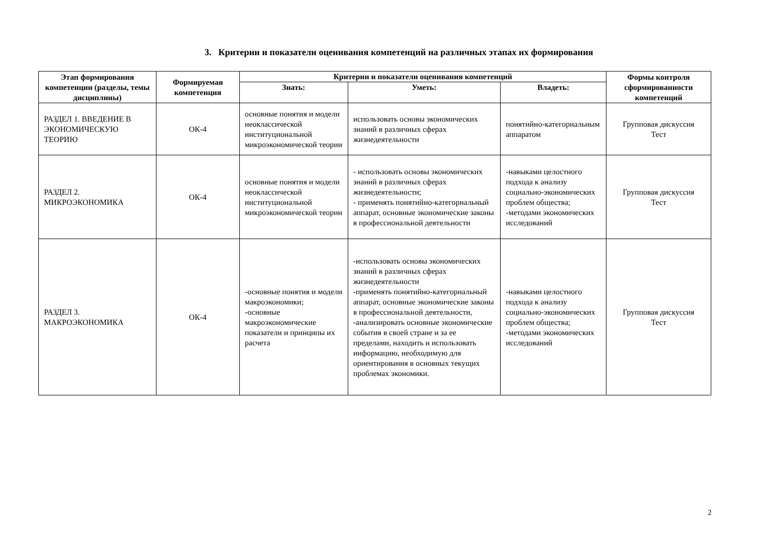3. Критерии и показатели оценивания компетенций на различных этапах их формирования
| Этап формирования компетенции (разделы, темы дисциплины) | Формируемая компетенция | Критерии и показатели оценивания компетенций | | | Формы контроля сформированности компетенций |
| --- | --- | --- | --- | --- | --- |
| | | Знать: | Уметь: | Владеть: | |
| РАЗДЕЛ 1. ВВЕДЕНИЕ В ЭКОНОМИЧЕСКУЮ ТЕОРИЮ | ОК-4 | основные понятия и модели неоклассической институциональной микроэкономической теории | использовать основы экономических знаний в различных сферах жизнедеятельности | понятийно-категориальным аппаратом | Групповая дискуссия Тест |
| РАЗДЕЛ 2. МИКРОЭКОНОМИКА | ОК-4 | основные понятия и модели неоклассической институциональной микроэкономической теории | - использовать основы экономических знаний в различных сферах жизнедеятельности; - применять понятийно-категориальный аппарат, основные экономические законы в профессиональной деятельности | -навыками целостного подхода к анализу социально-экономических проблем общества; -методами экономических исследований | Групповая дискуссия Тест |
| РАЗДЕЛ 3. МАКРОЭКОНОМИКА | ОК-4 | -основные понятия и модели макроэкономики; -основные макроэкономические показатели и принципы их расчета | -использовать основы экономических знаний в различных сферах жизнедеятельности -применять понятийно-категориальный аппарат, основные экономические законы в профессиональной деятельности, -анализировать основные экономические события в своей стране и за ее пределами, находить и использовать информацию, необходимую для ориентирования в основных текущих проблемах экономики. | -навыками целостного подхода к анализу социально-экономических проблем общества; -методами экономических исследований | Групповая дискуссия Тест |
2